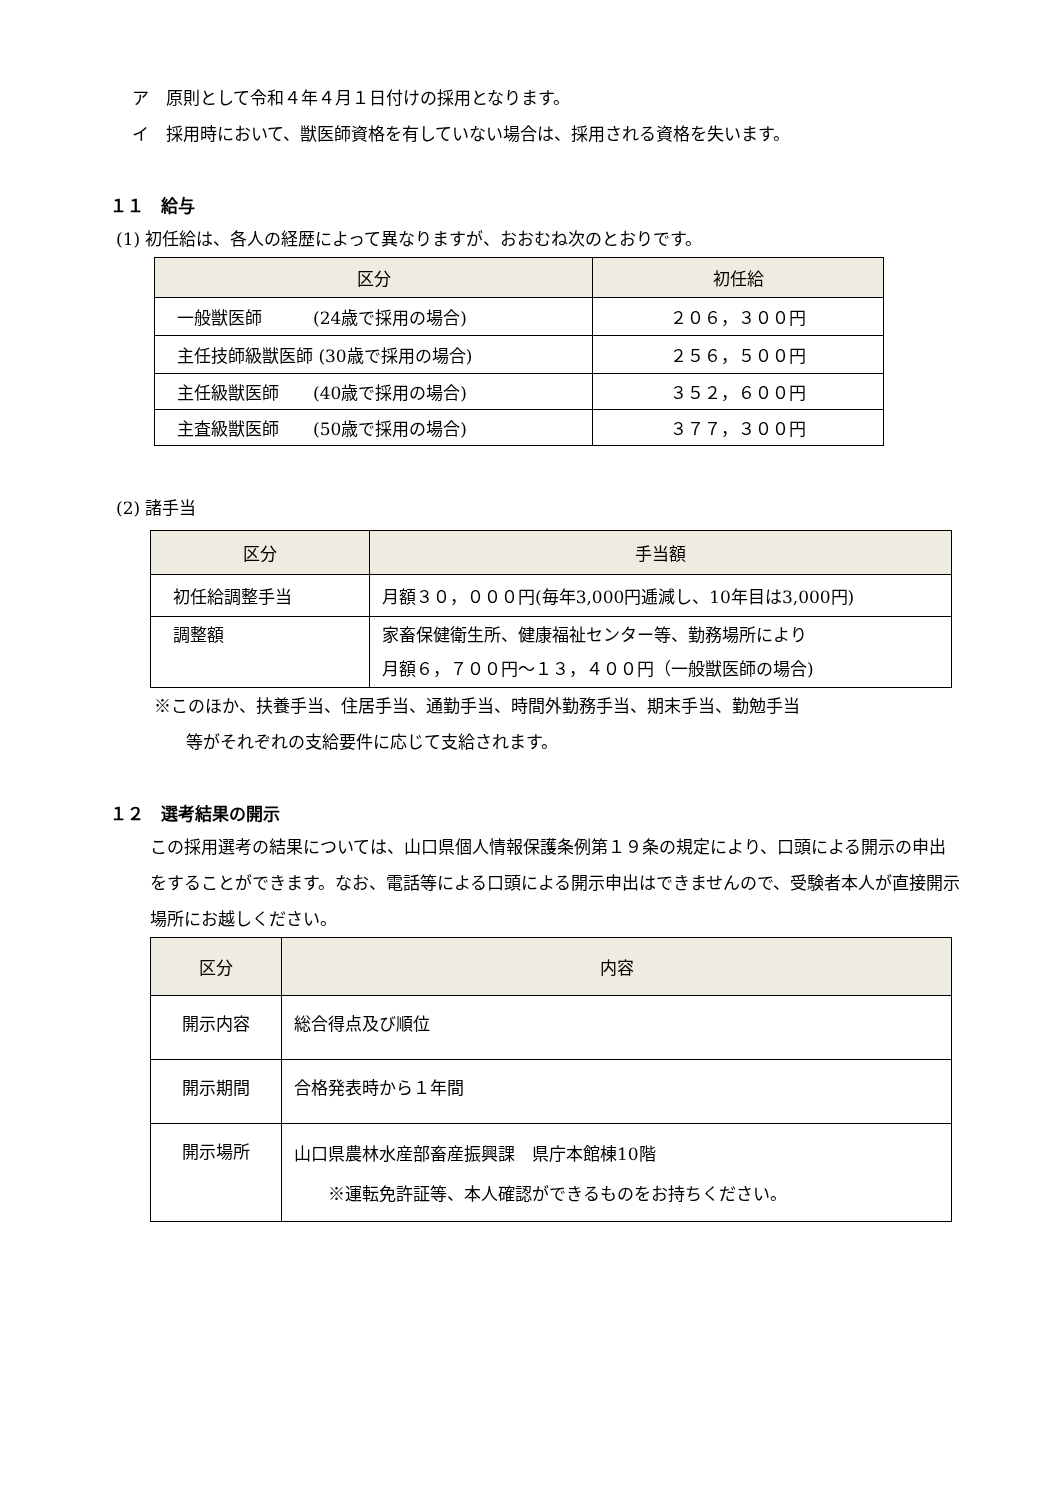ア　原則として令和４年４月１日付けの採用となります。
イ　採用時において、獣医師資格を有していない場合は、採用される資格を失います。
１１　給与
(1) 初任給は、各人の経歴によって異なりますが、おおむね次のとおりです。
| 区分 | 初任給 |
| --- | --- |
| 一般獣医師 (24歳で採用の場合) | ２０６，３００円 |
| 主任技師級獣医師 (30歳で採用の場合) | ２５６，５００円 |
| 主任級獣医師 (40歳で採用の場合) | ３５２，６００円 |
| 主査級獣医師 (50歳で採用の場合) | ３７７，３００円 |
(2) 諸手当
| 区分 | 手当額 |
| --- | --- |
| 初任給調整手当 | 月額３０，０００円(毎年3,000円逓減し、10年目は3,000円) |
| 調整額 | 家畜保健衛生所、健康福祉センター等、勤務場所により 月額６，７００円～１３，４００円（一般獣医師の場合) |
※このほか、扶養手当、住居手当、通勤手当、時間外勤務手当、期末手当、勤勉手当
等がそれぞれの支給要件に応じて支給されます。
１２　選考結果の開示
この採用選考の結果については、山口県個人情報保護条例第１９条の規定により、口頭による開示の申出をすることができます。なお、電話等による口頭による開示申出はできませんので、受験者本人が直接開示場所にお越しください。
| 区分 | 内容 |
| --- | --- |
| 開示内容 | 総合得点及び順位 |
| 開示期間 | 合格発表時から１年間 |
| 開示場所 | 山口県農林水産部畜産振興課 県庁本館棟10階 ※運転免許証等、本人確認ができるものをお持ちください。 |